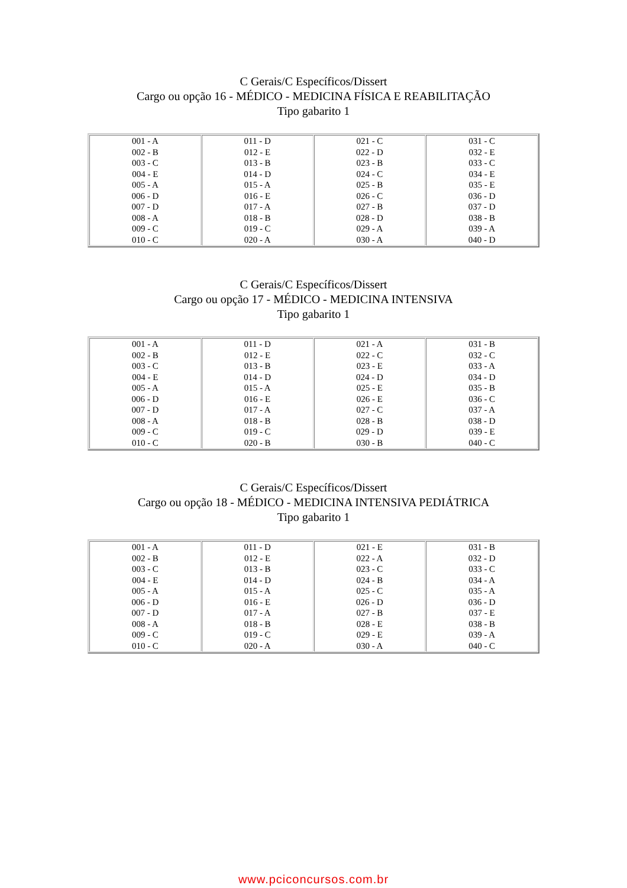C Gerais/C Específicos/Dissert
Cargo ou opção 16 - MÉDICO - MEDICINA FÍSICA E REABILITAÇÃO
Tipo gabarito 1
| 001 - A 002 - B 003 - C 004 - E 005 - A 006 - D 007 - D 008 - A 009 - C 010 - C | 011 - D 012 - E 013 - B 014 - D 015 - A 016 - E 017 - A 018 - B 019 - C 020 - A | 021 - C 022 - D 023 - B 024 - C 025 - B 026 - C 027 - B 028 - D 029 - A 030 - A | 031 - C 032 - E 033 - C 034 - E 035 - E 036 - D 037 - D 038 - B 039 - A 040 - D |
C Gerais/C Específicos/Dissert
Cargo ou opção 17 - MÉDICO - MEDICINA INTENSIVA
Tipo gabarito 1
| 001 - A 002 - B 003 - C 004 - E 005 - A 006 - D 007 - D 008 - A 009 - C 010 - C | 011 - D 012 - E 013 - B 014 - D 015 - A 016 - E 017 - A 018 - B 019 - C 020 - B | 021 - A 022 - C 023 - E 024 - D 025 - E 026 - E 027 - C 028 - B 029 - D 030 - B | 031 - B 032 - C 033 - A 034 - D 035 - B 036 - C 037 - A 038 - D 039 - E 040 - C |
C Gerais/C Específicos/Dissert
Cargo ou opção 18 - MÉDICO - MEDICINA INTENSIVA PEDIÁTRICA
Tipo gabarito 1
| 001 - A 002 - B 003 - C 004 - E 005 - A 006 - D 007 - D 008 - A 009 - C 010 - C | 011 - D 012 - E 013 - B 014 - D 015 - A 016 - E 017 - A 018 - B 019 - C 020 - A | 021 - E 022 - A 023 - C 024 - B 025 - C 026 - D 027 - B 028 - E 029 - E 030 - A | 031 - B 032 - D 033 - C 034 - A 035 - A 036 - D 037 - E 038 - B 039 - A 040 - C |
www.pciconcursos.com.br